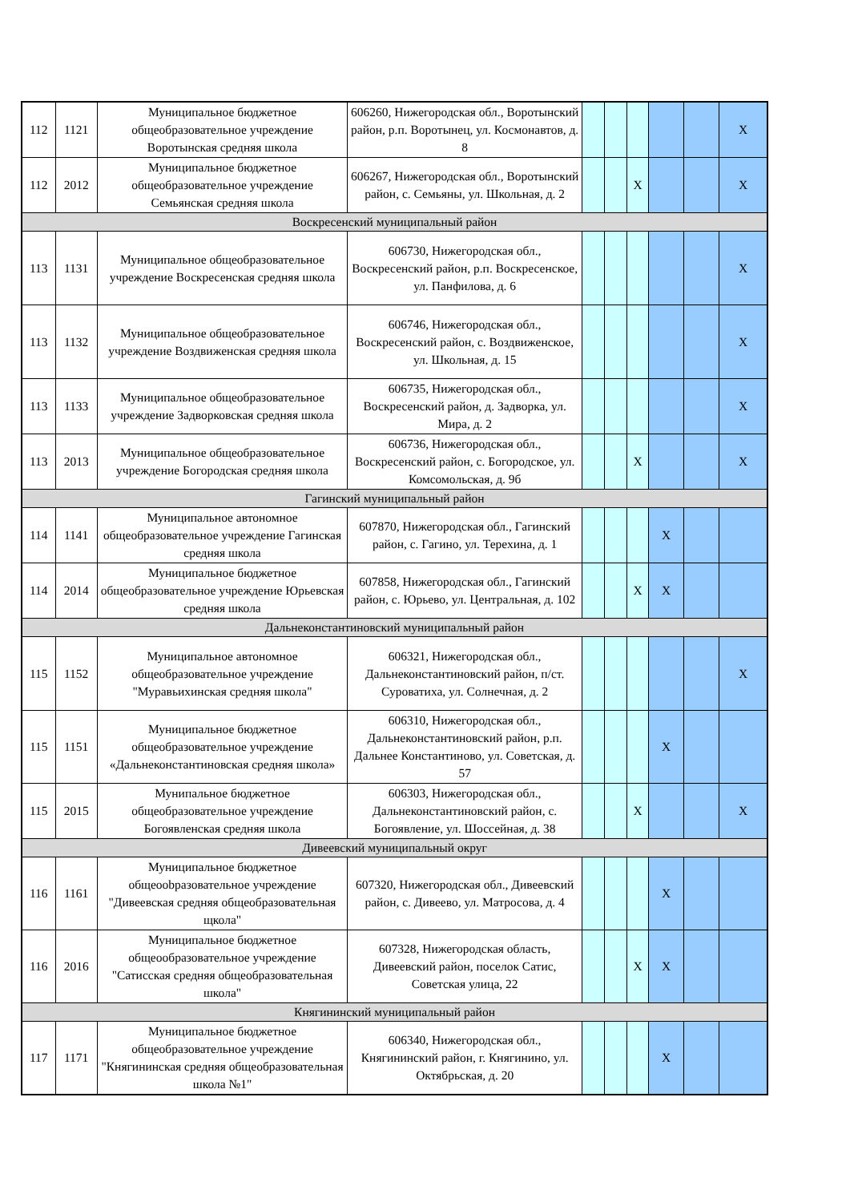| 112 | 1121 | Муниципальное бюджетное общеобразовательное учреждение Воротынская средняя школа | 606260, Нижегородская обл., Воротынский район, р.п. Воротынец, ул. Космонавтов, д. 8 | | | | | | X |
| 112 | 2012 | Муниципальное бюджетное общеобразовательное учреждение Семьянская средняя школа | 606267, Нижегородская обл., Воротынский район, с. Семьяны, ул. Школьная, д. 2 | | | X | | | X |
| Воскресенский муниципальный район | | | | | | | | | |
| 113 | 1131 | Муниципальное общеобразовательное учреждение Воскресенская средняя школа | 606730, Нижегородская обл., Воскресенский район, р.п. Воскресенское, ул. Панфилова, д. 6 | | | | | | X |
| 113 | 1132 | Муниципальное общеобразовательное учреждение Воздвиженская средняя школа | 606746, Нижегородская обл., Воскресенский район, с. Воздвиженское, ул. Школьная, д. 15 | | | | | | X |
| 113 | 1133 | Муниципальное общеобразовательное учреждение Задворковская средняя школа | 606735, Нижегородская обл., Воскресенский район, д. Задворка, ул. Мира, д. 2 | | | | | | X |
| 113 | 2013 | Муниципальное общеобразовательное учреждение Богородская средняя школа | 606736, Нижегородская обл., Воскресенский район, с. Богородское, ул. Комсомольская, д. 9б | | | X | | | X |
| Гагинский муниципальный район | | | | | | | | | |
| 114 | 1141 | Муниципальное автономное общеобразовательное учреждение Гагинская средняя школа | 607870, Нижегородская обл., Гагинский район, с. Гагино, ул. Терехина, д. 1 | | | | X | | |
| 114 | 2014 | Муниципальное бюджетное общеобразовательное учреждение Юрьевская средняя школа | 607858, Нижегородская обл., Гагинский район, с. Юрьево, ул. Центральная, д. 102 | | | X | X | | |
| Дальнеконстантиновский муниципальный район | | | | | | | | | |
| 115 | 1152 | Муниципальное автономное общеобразовательное учреждение "Муравьихинская средняя школа" | 606321, Нижегородская обл., Дальнеконстантиновский район, п/ст. Суроватиха, ул. Солнечная, д. 2 | | | | | | X |
| 115 | 1151 | Муниципальное бюджетное общеобразовательное учреждение «Дальнеконстантиновская средняя школа» | 606310, Нижегородская обл., Дальнеконстантиновский район, р.п. Дальнее Константиново, ул. Советская, д. 57 | | | | X | | |
| 115 | 2015 | Мунипальное бюджетное общеобразовательное учреждение Богоявленская средняя школа | 606303, Нижегородская обл., Дальнеконстантиновский район, с. Богоявление, ул. Шоссейная, д. 38 | | | X | | | X |
| Дивеевский муниципальный округ | | | | | | | | | |
| 116 | 1161 | Муниципальное бюджетное общеоobразовательное учреждение "Дивеевская средняя общеобразовательная щкола" | 607320, Нижегородская обл., Дивеевский район, с. Дивеево, ул. Матросова, д. 4 | | | | X | | |
| 116 | 2016 | Муниципальное бюджетное общеообразовательное учреждение "Сатисская средняя общеобразовательная школа" | 607328, Нижегородская область, Дивеевский район, поселок Сатис, Советская улица, 22 | | | X | X | | |
| Княгининский муниципальный район | | | | | | | | | |
| 117 | 1171 | Муниципальное бюджетное общеобразовательное учреждение "Княгининская средняя общеобразовательная школа №1" | 606340, Нижегородская обл., Княгининский район, г. Княгинино, ул. Октябрьская, д. 20 | | | | X | | |